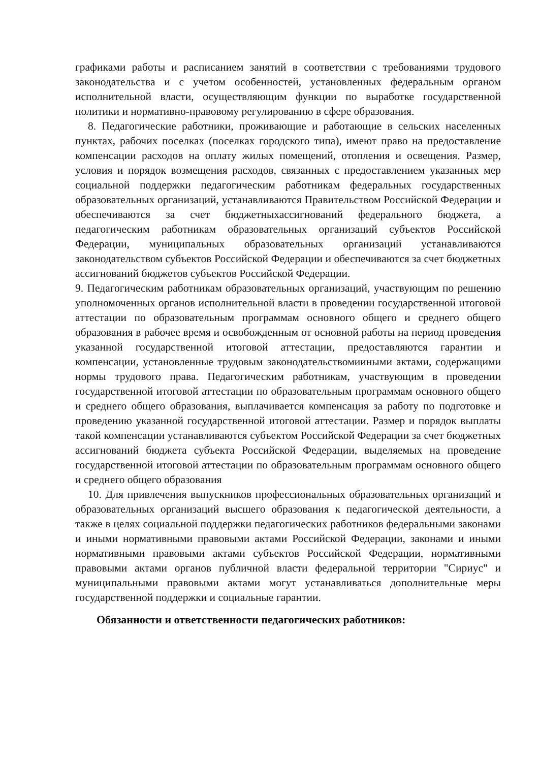графиками работы и расписанием занятий в соответствии с требованиями трудового законодательства и с учетом особенностей, установленных федеральным органом исполнительной власти, осуществляющим функции по выработке государственной политики и нормативно-правовому регулированию в сфере образования.
8. Педагогические работники, проживающие и работающие в сельских населенных пунктах, рабочих поселках (поселках городского типа), имеют право на предоставление компенсации расходов на оплату жилых помещений, отопления и освещения. Размер, условия и порядок возмещения расходов, связанных с предоставлением указанных мер социальной поддержки педагогическим работникам федеральных государственных образовательных организаций, устанавливаются Правительством Российской Федерации и обеспечиваются за счет бюджетныхассигнований федерального бюджета, а педагогическим работникам образовательных организаций субъектов Российской Федерации, муниципальных образовательных организаций устанавливаются законодательством субъектов Российской Федерации и обеспечиваются за счет бюджетных ассигнований бюджетов субъектов Российской Федерации.
9. Педагогическим работникам образовательных организаций, участвующим по решению уполномоченных органов исполнительной власти в проведении государственной итоговой аттестации по образовательным программам основного общего и среднего общего образования в рабочее время и освобожденным от основной работы на период проведения указанной государственной итоговой аттестации, предоставляются гарантии и компенсации, установленные трудовым законодательствомииными актами, содержащими нормы трудового права. Педагогическим работникам, участвующим в проведении государственной итоговой аттестации по образовательным программам основного общего и среднего общего образования, выплачивается компенсация за работу по подготовке и проведению указанной государственной итоговой аттестации. Размер и порядок выплаты такой компенсации устанавливаются субъектом Российской Федерации за счет бюджетных ассигнований бюджета субъекта Российской Федерации, выделяемых на проведение государственной итоговой аттестации по образовательным программам основного общего и среднего общего образования
10. Для привлечения выпускников профессиональных образовательных организаций и образовательных организаций высшего образования к педагогической деятельности, а также в целях социальной поддержки педагогических работников федеральными законами и иными нормативными правовыми актами Российской Федерации, законами и иными нормативными правовыми актами субъектов Российской Федерации, нормативными правовыми актами органов публичной власти федеральной территории "Сириус" и муниципальными правовыми актами могут устанавливаться дополнительные меры государственной поддержки и социальные гарантии.
Обязанности и ответственности педагогических работников: